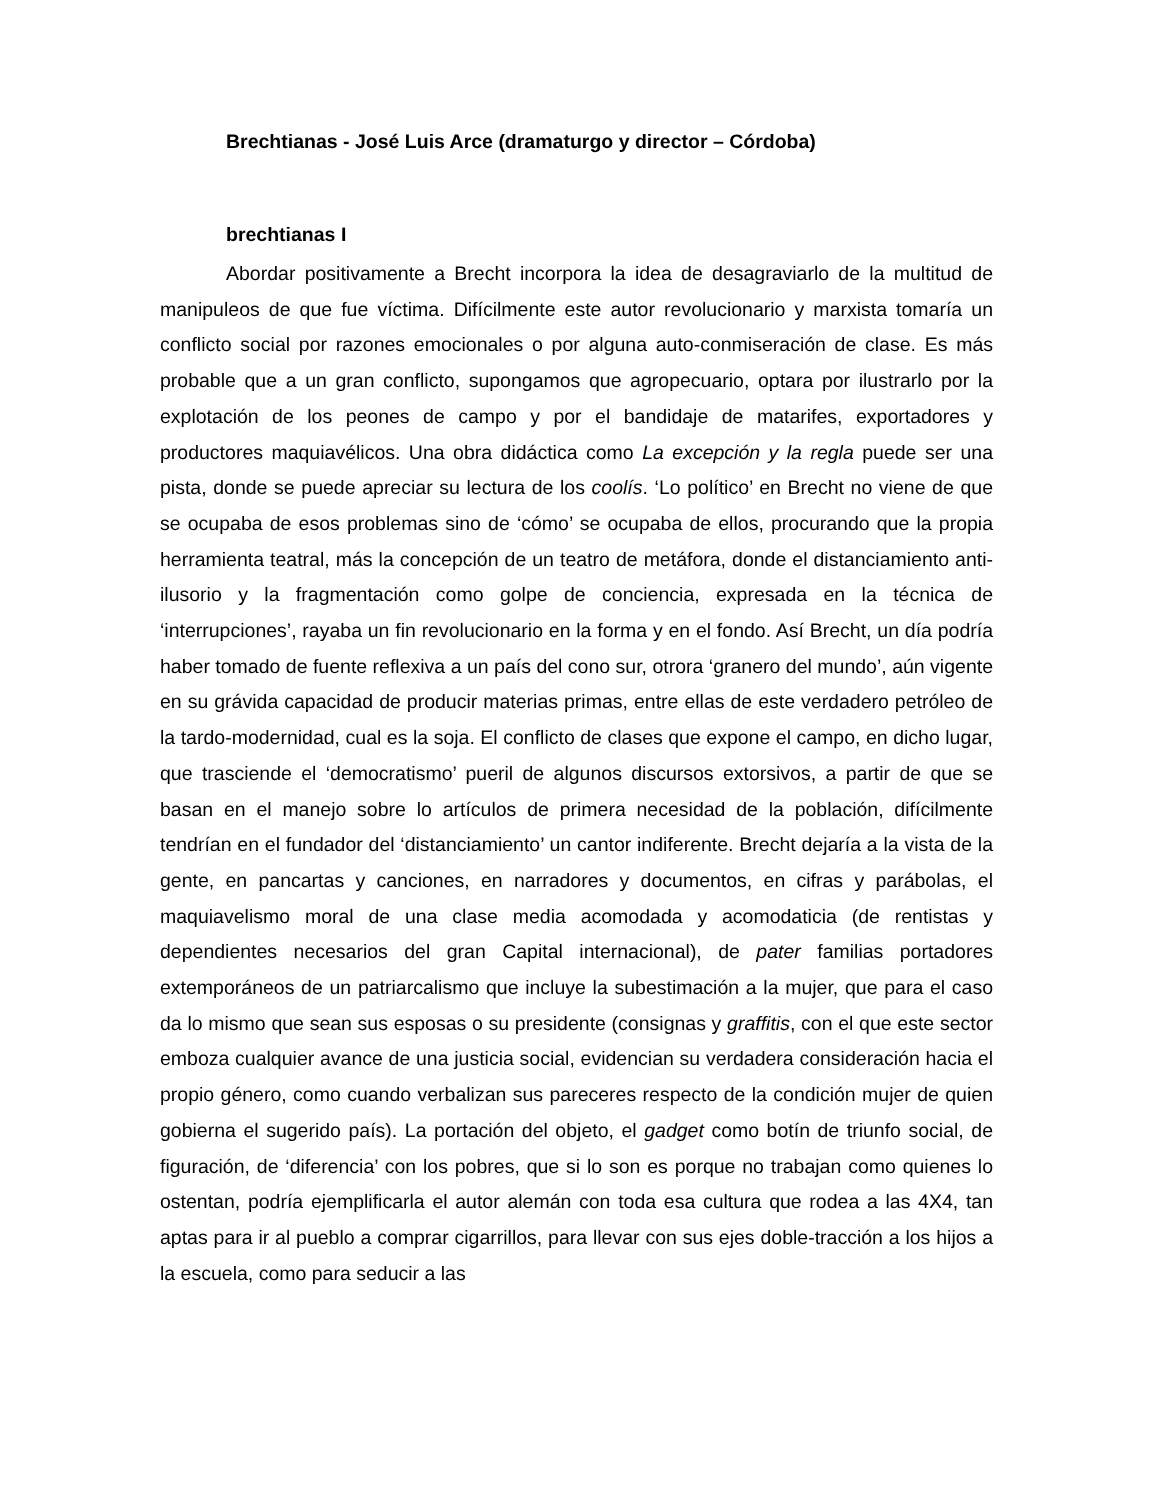Brechtianas - José Luis Arce (dramaturgo y director – Córdoba)
brechtianas I
Abordar positivamente a Brecht incorpora la idea de desagraviarlo de la multitud de manipuleos de que fue víctima. Difícilmente este autor revolucionario y marxista tomaría un conflicto social por razones emocionales o por alguna auto-conmiseración de clase. Es más probable que a un gran conflicto, supongamos que agropecuario, optara por ilustrarlo por la explotación de los peones de campo y por el bandidaje de matarifes, exportadores y productores maquiavélicos. Una obra didáctica como La excepción y la regla puede ser una pista, donde se puede apreciar su lectura de los coolís. ‘Lo político’ en Brecht no viene de que se ocupaba de esos problemas sino de ‘cómo’ se ocupaba de ellos, procurando que la propia herramienta teatral, más la concepción de un teatro de metáfora, donde el distanciamiento anti-ilusorio y la fragmentación como golpe de conciencia, expresada en la técnica de ‘interrupciones’, rayaba un fin revolucionario en la forma y en el fondo. Así Brecht, un día podría haber tomado de fuente reflexiva a un país del cono sur, otrora ‘granero del mundo’, aún vigente en su grávida capacidad de producir materias primas, entre ellas de este verdadero petróleo de la tardo-modernidad, cual es la soja. El conflicto de clases que expone el campo, en dicho lugar, que trasciende el ‘democratismo’ pueril de algunos discursos extorsivos, a partir de que se basan en el manejo sobre lo artículos de primera necesidad de la población, difícilmente tendrían en el fundador del ‘distanciamiento’ un cantor indiferente. Brecht dejaría a la vista de la gente, en pancartas y canciones, en narradores y documentos, en cifras y parábolas, el maquiavelismo moral de una clase media acomodada y acomodaticia (de rentistas y dependientes necesarios del gran Capital internacional), de pater familias portadores extemporáneos de un patriarcalismo que incluye la subestimación a la mujer, que para el caso da lo mismo que sean sus esposas o su presidente (consignas y graffitis, con el que este sector emboza cualquier avance de una justicia social, evidencian su verdadera consideración hacia el propio género, como cuando verbalizan sus pareceres respecto de la condición mujer de quien gobierna el sugerido país). La portación del objeto, el gadget como botín de triunfo social, de figuración, de ‘diferencia’ con los pobres, que si lo son es porque no trabajan como quienes lo ostentan, podría ejemplificarla el autor alemán con toda esa cultura que rodea a las 4X4, tan aptas para ir al pueblo a comprar cigarrillos, para llevar con sus ejes doble-tracción a los hijos a la escuela, como para seducir a las